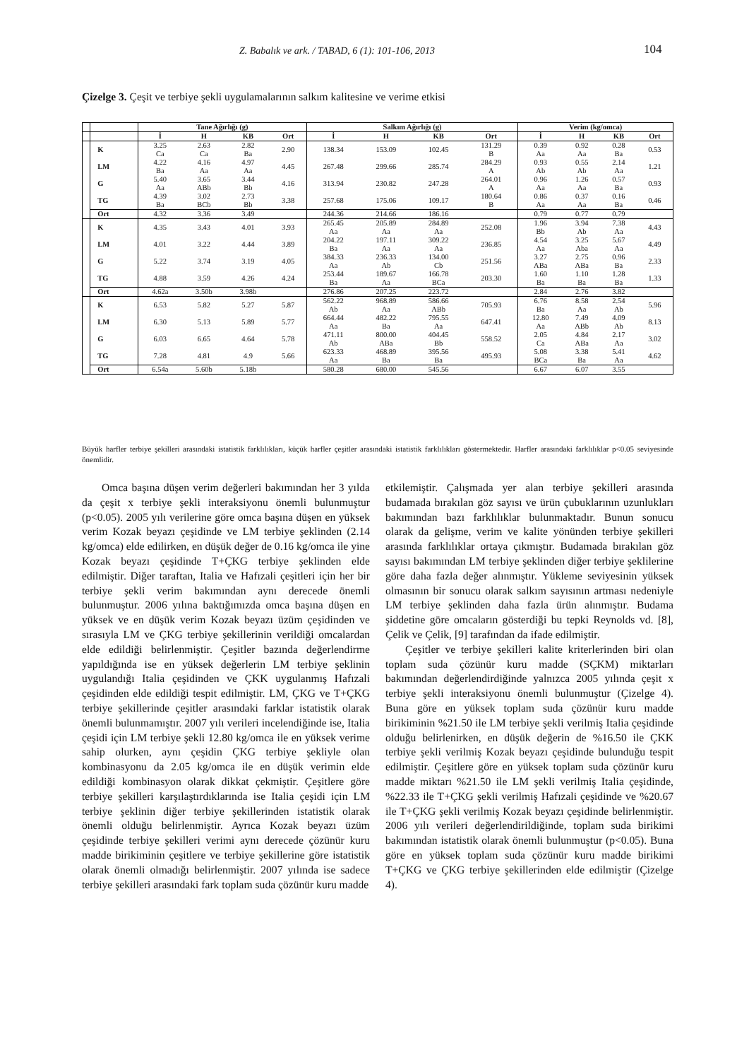Z. Babalık ve ark. / TABAD, 6 (1): 101-106, 2013 104
Çizelge 3. Çeşit ve terbiye şekli uygulamalarının salkım kalitesine ve verime etkisi
| | | Tane Ağırlığı (g) | | | | Salkım Ağırlığı (g) | | | | Verim (kg/omca) | | | |
| --- | --- | --- | --- | --- | --- | --- | --- | --- | --- | --- | --- | --- | --- |
| | | İ | H | KB | Ort | İ | H | KB | Ort | İ | H | KB | Ort |
| | K | 3.25 Ca | 2.63 Ca | 2.82 Ba | 2.90 | 138.34 | 153.09 | 102.45 | 131.29 B | 0.39 Aa | 0.92 Aa | 0.28 Ba | 0.53 |
| | LM | 4.22 Ba | 4.16 Aa | 4.97 Aa | 4.45 | 267.48 | 299.66 | 285.74 | 284.29 A | 0.93 Ab | 0.55 Ab | 2.14 Aa | 1.21 |
| | G | 5.40 Aa | 3.65 ABb | 3.44 Bb | 4.16 | 313.94 | 230.82 | 247.28 | 264.01 A | 0.96 Aa | 1.26 Aa | 0.57 Ba | 0.93 |
| | TG | 4.39 Ba | 3.02 BCb | 2.73 Bb | 3.38 | 257.68 | 175.06 | 109.17 | 180.64 B | 0.86 Aa | 0.37 Aa | 0.16 Ba | 0.46 |
| | Ort | 4.32 | 3.36 | 3.49 | | 244.36 | 214.66 | 186.16 | | 0.79 | 0.77 | 0.79 | |
| | K | 4.35 | 3.43 | 4.01 | 3.93 | 265.45 Aa | 205.89 Aa | 284.89 Aa | 252.08 | 1.96 Bb | 3.94 Ab | 7.38 Aa | 4.43 |
| | LM | 4.01 | 3.22 | 4.44 | 3.89 | 204.22 Ba | 197.11 Aa | 309.22 Aa | 236.85 | 4.54 Aa | 3.25 Aba | 5.67 Aa | 4.49 |
| | G | 5.22 | 3.74 | 3.19 | 4.05 | 384.33 Aa | 236.33 Ab | 134.00 Cb | 251.56 | 3.27 ABa | 2.75 ABa | 0.96 Ba | 2.33 |
| | TG | 4.88 | 3.59 | 4.26 | 4.24 | 253.44 Ba | 189.67 Aa | 166.78 BCa | 203.30 | 1.60 Ba | 1.10 Ba | 1.28 Ba | 1.33 |
| | Ort | 4.62a | 3.50b | 3.98b | | 276.86 | 207.25 | 223.72 | | 2.84 | 2.76 | 3.82 | |
| | K | 6.53 | 5.82 | 5.27 | 5.87 | 562.22 Ab | 968.89 Aa | 586.66 ABb | 705.93 | 6.76 Ba | 8.58 Aa | 2.54 Ab | 5.96 |
| | LM | 6.30 | 5.13 | 5.89 | 5.77 | 664.44 Aa | 482.22 Ba | 795.55 Aa | 647.41 | 12.80 Aa | 7.49 ABb | 4.09 Ab | 8.13 |
| | G | 6.03 | 6.65 | 4.64 | 5.78 | 471.11 Ab | 800.00 ABa | 404.45 Bb | 558.52 | 2.05 Ca | 4.84 ABa | 2.17 Aa | 3.02 |
| | TG | 7.28 | 4.81 | 4.9 | 5.66 | 623.33 Aa | 468.89 Ba | 395.56 Ba | 495.93 | 5.08 BCa | 3.38 Ba | 5.41 Aa | 4.62 |
| | Ort | 6.54a | 5.60b | 5.18b | | 580.28 | 680.00 | 545.56 | | 6.67 | 6.07 | 3.55 | |
Büyük harfler terbiye şekilleri arasındaki istatistik farklılıkları, küçük harfler çeşitler arasındaki istatistik farklılıkları göstermektedir. Harfler arasındaki farklılıklar p<0.05 seviyesinde önemlidir.
Omca başına düşen verim değerleri bakımından her 3 yılda da çeşit x terbiye şekli interaksiyonu önemli bulunmuştur (p<0.05). 2005 yılı verilerine göre omca başına düşen en yüksek verim Kozak beyazı çeşidinde ve LM terbiye şeklinden (2.14 kg/omca) elde edilirken, en düşük değer de 0.16 kg/omca ile yine Kozak beyazı çeşidinde T+ÇKG terbiye şeklinden elde edilmiştir. Diğer taraftan, Italia ve Hafızali çeşitleri için her bir terbiye şekli verim bakımından aynı derecede önemli bulunmuştur. 2006 yılına baktığımızda omca başına düşen en yüksek ve en düşük verim Kozak beyazı üzüm çeşidinden ve sırasıyla LM ve ÇKG terbiye şekillerinin verildiği omcalardan elde edildiği belirlenmiştir. Çeşitler bazında değerlendirme yapıldığında ise en yüksek değerlerin LM terbiye şeklinin uygulandığı Italia çeşidinden ve ÇKK uygulanmış Hafızali çeşidinden elde edildiği tespit edilmiştir. LM, ÇKG ve T+ÇKG terbiye şekillerinde çeşitler arasındaki farklar istatistik olarak önemli bulunmamıştır. 2007 yılı verileri incelendiğinde ise, Italia çeşidi için LM terbiye şekli 12.80 kg/omca ile en yüksek verime sahip olurken, aynı çeşidin ÇKG terbiye şekliyle olan kombinasyonu da 2.05 kg/omca ile en düşük verimin elde edildiği kombinasyon olarak dikkat çekmiştir. Çeşitlere göre terbiye şekilleri karşılaştırdıklarında ise Italia çeşidi için LM terbiye şeklinin diğer terbiye şekillerinden istatistik olarak önemli olduğu belirlenmiştir. Ayrıca Kozak beyazı üzüm çeşidinde terbiye şekilleri verimi aynı derecede çözünür kuru madde birikiminin çeşitlere ve terbiye şekillerine göre istatistik olarak önemli olmadığı belirlenmiştir. 2007 yılında ise sadece terbiye şekilleri arasındaki fark toplam suda çözünür kuru madde
etkilemiştir. Çalışmada yer alan terbiye şekilleri arasında budamada bırakılan göz sayısı ve ürün çubuklarının uzunlukları bakımından bazı farklılıklar bulunmaktadır. Bunun sonucu olarak da gelişme, verim ve kalite yönünden terbiye şekilleri arasında farklılıklar ortaya çıkmıştır. Budamada bırakılan göz sayısı bakımından LM terbiye şeklinden diğer terbiye şeklilerine göre daha fazla değer alınmıştır. Yükleme seviyesinin yüksek olmasının bir sonucu olarak salkım sayısının artması nedeniyle LM terbiye şeklinden daha fazla ürün alınmıştır. Budama şiddetine göre omcaların gösterdiği bu tepki Reynolds vd. [8], Çelik ve Çelik, [9] tarafından da ifade edilmiştir.
Çeşitler ve terbiye şekilleri kalite kriterlerinden biri olan toplam suda çözünür kuru madde (SÇKM) miktarları bakımından değerlendirdiğinde yalnızca 2005 yılında çeşit x terbiye şekli interaksiyonu önemli bulunmuştur (Çizelge 4). Buna göre en yüksek toplam suda çözünür kuru madde birikiminin %21.50 ile LM terbiye şekli verilmiş Italia çeşidinde olduğu belirlenirken, en düşük değerin de %16.50 ile ÇKK terbiye şekli verilmiş Kozak beyazı çeşidinde bulunduğu tespit edilmiştir. Çeşitlere göre en yüksek toplam suda çözünür kuru madde miktarı %21.50 ile LM şekli verilmiş Italia çeşidinde, %22.33 ile T+ÇKG şekli verilmiş Hafızali çeşidinde ve %20.67 ile T+ÇKG şekli verilmiş Kozak beyazı çeşidinde belirlenmiştir. 2006 yılı verileri değerlendirildiğinde, toplam suda birikimi bakımından istatistik olarak önemli bulunmuştur (p<0.05). Buna göre en yüksek toplam suda çözünür kuru madde birikimi T+ÇKG ve ÇKG terbiye şekillerinden elde edilmiştir (Çizelge 4).